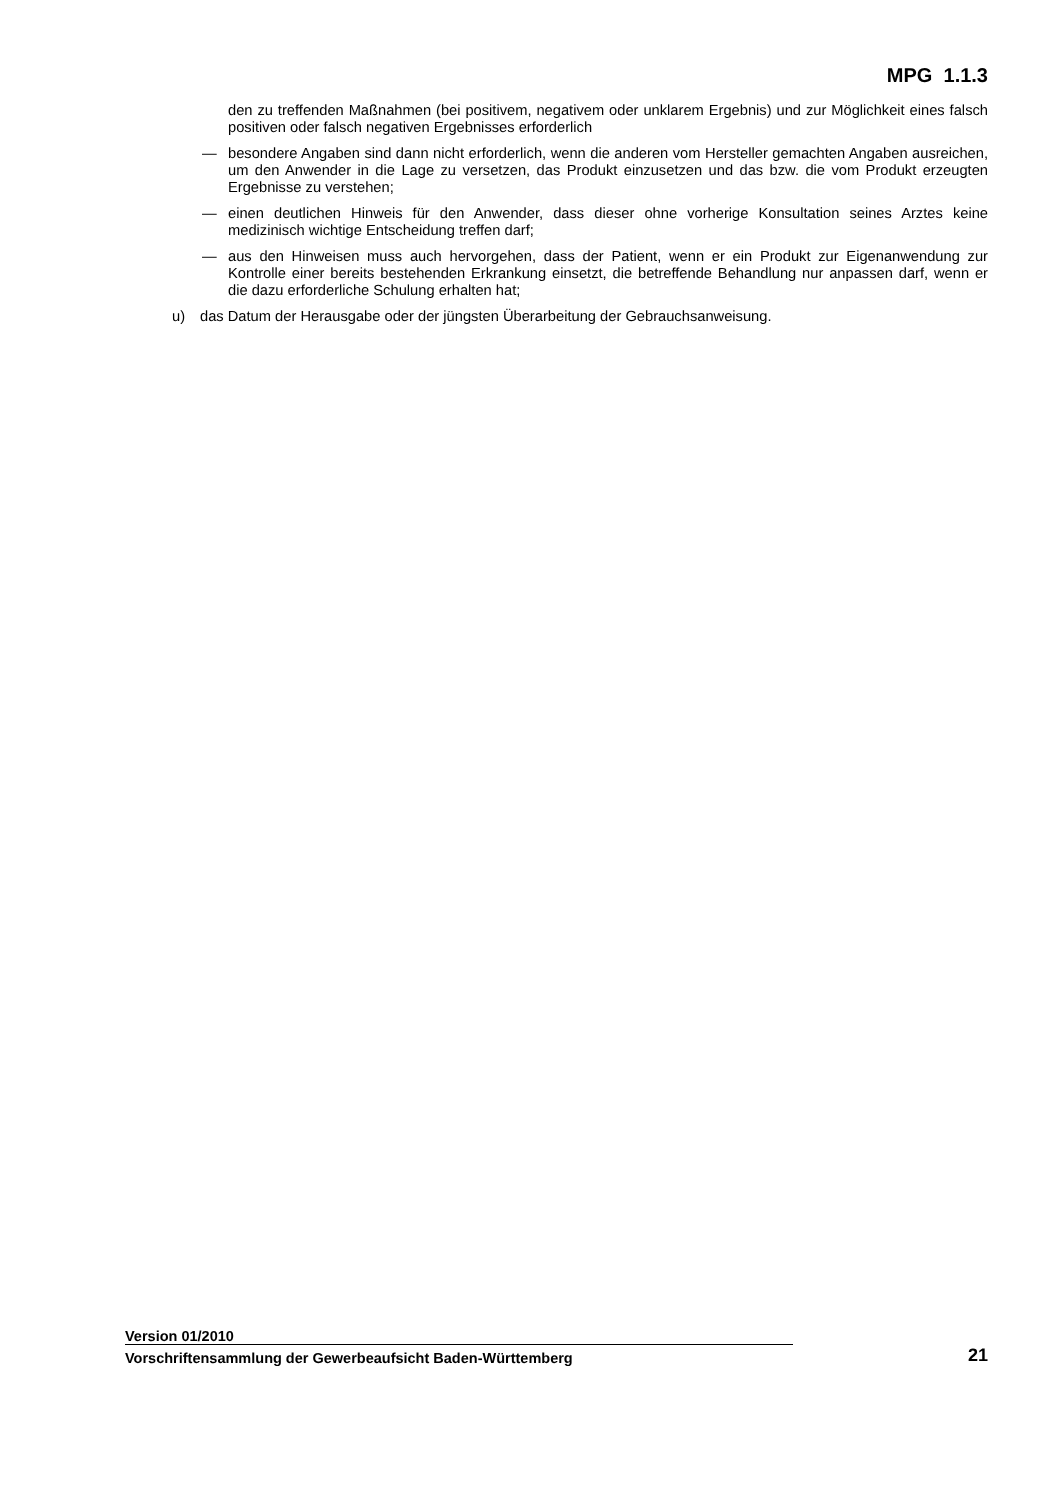MPG 1.1.3
den zu treffenden Maßnahmen (bei positivem, negativem oder unklarem Ergebnis) und zur Möglichkeit eines falsch positiven oder falsch negativen Ergebnisses erforderlich
— besondere Angaben sind dann nicht erforderlich, wenn die anderen vom Hersteller gemachten Angaben ausreichen, um den Anwender in die Lage zu versetzen, das Produkt einzusetzen und das bzw. die vom Produkt erzeugten Ergebnisse zu verstehen;
— einen deutlichen Hinweis für den Anwender, dass dieser ohne vorherige Konsultation seines Arztes keine medizinisch wichtige Entscheidung treffen darf;
— aus den Hinweisen muss auch hervorgehen, dass der Patient, wenn er ein Produkt zur Eigenanwendung zur Kontrolle einer bereits bestehenden Erkrankung einsetzt, die betreffende Behandlung nur anpassen darf, wenn er die dazu erforderliche Schulung erhalten hat;
u) das Datum der Herausgabe oder der jüngsten Überarbeitung der Gebrauchsanweisung.
Version 01/2010
Vorschriftensammlung der Gewerbeaufsicht Baden-Württemberg 21